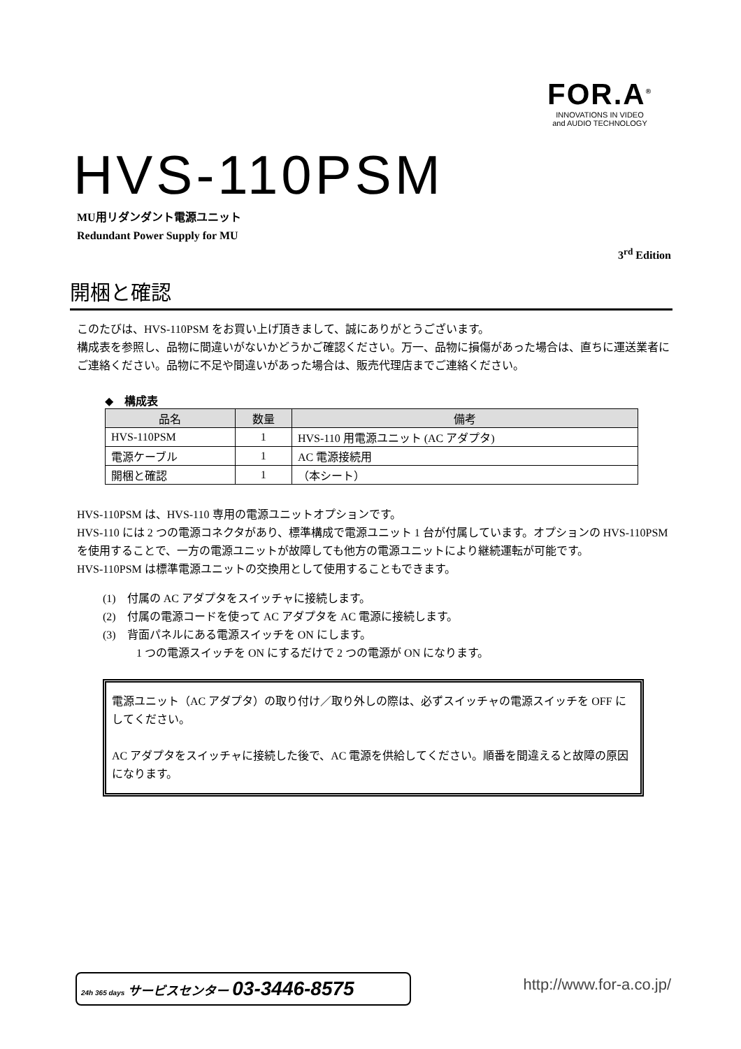FOR.A<sup>®</sup>
INNOVATIONS IN VIDEO
and AUDIO TECHNOLOGY
HVS-110PSM
MU用リダンダント電源ユニット
Redundant Power Supply for MU
3<sup>rd</sup> Edition
開梱と確認
このたびは、HVS-110PSM をお買い上げ頂きまして、誠にありがとうございます。
構成表を参照し、品物に間違いがないかどうかご確認ください。万一、品物に損傷があった場合は、直ちに運送業者にご連絡ください。品物に不足や間違いがあった場合は、販売代理店までご連絡ください。
◆　構成表
| 品名 | 数量 | 備考 |
| --- | --- | --- |
| HVS-110PSM | 1 | HVS-110 用電源ユニット (AC アダプタ) |
| 電源ケーブル | 1 | AC 電源接続用 |
| 開梱と確認 | 1 | （本シート） |
HVS-110PSM は、HVS-110 専用の電源ユニットオプションです。
HVS-110 には 2 つの電源コネクタがあり、標準構成で電源ユニット 1 台が付属しています。オプションの HVS-110PSM を使用することで、一方の電源ユニットが故障しても他方の電源ユニットにより継続運転が可能です。
HVS-110PSM は標準電源ユニットの交換用として使用することもできます。
(1)　付属の AC アダプタをスイッチャに接続します。
(2)　付属の電源コードを使って AC アダプタを AC 電源に接続します。
(3)　背面パネルにある電源スイッチを ON にします。
　　　1 つの電源スイッチを ON にするだけで 2 つの電源が ON になります。
電源ユニット（AC アダプタ）の取り付け／取り外しの際は、必ずスイッチャの電源スイッチを OFF にしてください。
AC アダプタをスイッチャに接続した後で、AC 電源を供給してください。順番を間違えると故障の原因になります。
24h 365 days サービスセンター 03-3446-8575 http://www.for-a.co.jp/